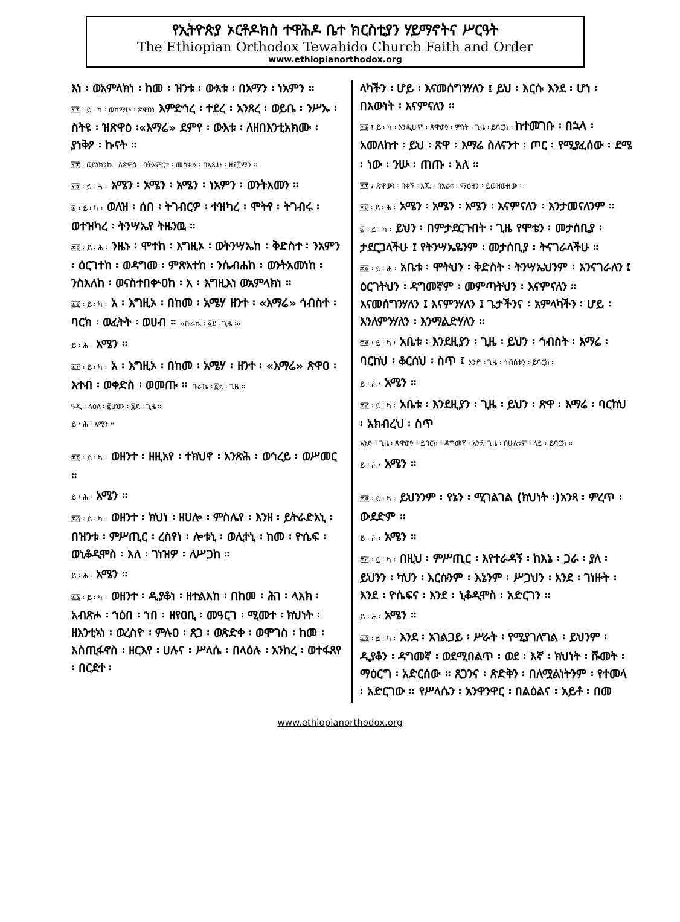የኢትዮጵያ ኦርቶዶክስ ተዋሕዶ ቤተ ክርስቲያን ሃይማኖትና ሥርዓት
The Ethiopian Orthodox Tewahido Church Faith and Order
www.ethiopianorthodox.org
እነ ፡ ወአምላክነ ፡ ከመ ፡ ዝንቱ ፡ ውእቱ ፡ በአማን ፡ ነአምን ።
፶፯ ፡ ይ ፡ ካ ፡ ወከማሁ ፡ ጽዋዐኒ እምድኅረ ፡ ተደረ ፡ አንጸረ ፡ ወይቤ ፡ ንሥኡ ፡ ስትዩ ፡ ዝጽዋዕ ፡«እማሬ» ደምየ ፡ ውእቱ ፡ ለዘበእንቲአክሙ ፡ ያነቅዖ ፡ ኩናት ።
፶፰ ፡ ወይነክንኩ ፡ ለጽዋዕ ፡ በትእምርተ ፡ መስቀል ፡ በእጼሁ ፡ ዘየ፲ማን ።
፶፱ ፡ ይ ፡ ሕ ፡ አሜን ፡ አሜን ፡ አሜን ፡ ነአምን ፡ ወንትአመን ።
፷ ፡ ይ ፡ ካ ፡ ወለዝ ፡ ሰበ ፡ ትገብርዎ ፡ ተዝካረ ፡ ሞትየ ፡ ትገብሩ ፡ ወተዝካረ ፡ ትንሣኤየ ትዜንዉ ።
፷፩ ፡ ይ ፡ ሕ ፡ ንዜኑ ፡ ሞተከ ፡ እግዚኦ ፡ ወትንሣኤከ ፡ ቅድስተ ፡ ንአምን ፡ ዕርገተከ ፡ ወዳግመ ፡ ምጽአተከ ፡ ንሴብሐከ ፡ ወንትአመነከ ፡ ንስእለከ ፡ ወናስተበቍዐከ ፡ አ ፡ እግዚእነ ወአምላክነ ።
፷፪ ፡ ይ ፡ ካ ፡ አ ፡ እግዚኦ ፡ በከመ ፡ አሜሃ ዘንተ ፡ «እማሬ» ኅብስተ ፡ ባርክ ፡ ወፈትት ፡ ወሀብ ። «ቡራኬ ፡ ፩ደ ፡ ጊዜ ፡»
ይ ፡ ሕ ፡ አሜን ።
፷፫ ፡ ይ ፡ ካ ፡ አ ፡ እግዚኦ ፡ በከመ ፡ አሜሃ ፡ ዘንተ ፡ «እማሬ» ጽዋዐ ፡ እተብ ፡ ወቀድስ ፡ ወመጡ ። ቡራኬ ፡ ፩ደ ፡ ጊዜ ።
ዓዲ ፡ ላዕለ ፡ ፪ሆሙ ፡ ፩ደ ፡ ጊዜ ።
ይ ፡ ሕ ፡ አሜን ።
፷፬ ፡ ይ ፡ ካ ፡ ወዘንተ ፡ ዘዚአየ ፡ ተክህኖ ፡ አንጽሕ ፡ ወኅረይ ፡ ወሥመር ።
ይ ፡ ሕ ፡ አሜን ።
፷፭ ፡ ይ ፡ ካ ፡ ወዘንተ ፡ ክህነ ፡ ዘሀሎ ፡ ምስሌየ ፡ እንዘ ፡ ይትራድአኒ ፡ በዝንቱ ፡ ምሥጢር ፡ ረስየነ ፡ ሎቱኒ ፡ ወሊተኒ ፡ ከመ ፡ ዮሴፍ ፡ ወኒቆዲሞስ ፡ እለ ፡ ገነዝዎ ፡ ለሥጋከ ።
ይ ፡ ሕ ፡ አሜን ።
፷፮ ፡ ይ ፡ ካ ፡ ወዘንተ ፡ ዲያቆነ ፡ ዘተልእከ ፡ በከመ ፡ ሕገ ፡ ላእክ ፡ አብጽሖ ፡ ኀዕበ ፡ ኀበ ፡ ዘየዐቢ ፡ መዓርገ ፡ ሚመተ ፡ ክህነት ፡ ዘእንቲኣነ ፡ ወረስዮ ፡ ምሉዐ ፡ ጸጋ ፡ ወጽድቀ ፡ ወሞገስ ፡ ከመ ፡ እስጢፋኖስ ፡ ዘርእየ ፡ ሀሉና ፡ ሥላሴ ፡ በላዕሉ ፡ አንከረ ፡ ወተፋጸየ ፡ በርደተ ፡
ላካችን ፡ ሆይ ፡ እናመሰግንሃለን ፤ ይህ ፡ እርሱ እንደ ፡ ሆነ ፡ በእውነት ፡ እናምናለን ።
፶፯ ፤ ይ ፡ ካ ፡ እንዲሁም ፡ ጽዋውን ፡ ምስት ፡ ጊዜ ፡ ይባርክ ፡ ከተመገቡ ፡ በኋላ ፡ አመለከተ ፡ ይህ ፡ ጽዋ ፡ እማሬ ስለናንተ ፡ ጦር ፡ የሚያፈሰው ፡ ደሜ ፡ ነው ፡ ንሡ ፡ ጠጡ ፡ አለ ።
፶፰ ፤ ጽዋውን ፡ በቀኝ ፡ እጁ ፡ በአራቱ ፡ ማዕዘን ፡ ይወዝውዘው ።
፶፱ ፡ ይ ፡ ሕ ፡ አሜን ፡ አሜን ፡ አሜን ፡ እናምናለን ፡ እንታመናለንም ።
፷ ፡ ይ ፡ ካ ፡ ይህን ፡ በምታደርጉበት ፡ ጊዜ የሞቴን ፡ መታሰቢያ ፡ ታደርጋላችሁ ፤ የትንሣኤዬንም ፡ መታሰቢያ ፡ ትናገራላችሁ ።
፷፩ ፡ ይ ፡ ሕ ፡ አቤቱ ፡ ሞትህን ፡ ቅድስት ፡ ትንሣኤህንም ፡ እንናገራለን ፤ ዕርገትህን ፡ ዳግመኛም ፡ መምጣትህን ፡ እናምናለን ። እናመሰግንሃለን ፤ እናምንሃለን ፤ ጌታችንና ፡ አምላካችን ፡ ሆይ ፡ እንለምንሃለን ፡ እንማልድሃለን ።
፷፪ ፡ ይ ፡ ካ ፡ አቤቱ ፡ እንደዚያን ፡ ጊዜ ፡ ይህን ፡ ኅብስት ፡ እማሬ ፡ ባርከህ ፡ ቆርሰህ ፡ ስጥ ፤ አንድ ፡ ጊዜ ፡ ኅብስቱን ፡ ይባርክ ።
ይ ፡ ሕ ፡ አሜን ።
፷፫ ፡ ይ ፡ ካ ፡ አቤቱ ፡ እንደዚያን ፡ ጊዜ ፡ ይህን ፡ ጽዋ ፡ እማሬ ፡ ባርከህ ፡ አክብረህ ፡ ስጥ
አንድ ፡ ጊዜ ፡ ጽዋውን ፡ ይባርክ ፡ ዳግመኛ ፡ አንድ ጊዜ ፡ በሁለቱም ፡ ላይ ፡ ይባርክ ።
ይ ፡ ሕ ፡ አሜን ።
፷፬ ፡ ይ ፡ ካ ፡ ይህንንም ፡ የኔን ፡ ሚገልገል (ክህነት ፡)አንጻ ፡ ምረጥ ፡ ውደድም ።
ይ ፡ ሕ ፡ አሜን ።
፷፭ ፡ ይ ፡ ካ ፡ በዚህ ፡ ምሥጢር ፡ እየተራዳኝ ፡ ከእኔ ፡ ጋራ ፡ ያለ ፡ ይህንን ፡ ካህን ፡ እርሱንም ፡ እኔንም ፡ ሥጋህን ፡ እንደ ፡ ገነዙት ፡ እንደ ፡ ዮሴፍና ፡ እንደ ፡ ኒቆዲሞስ ፡ አድርገን ።
ይ ፡ ሕ ፡ አሜን ።
፷፮ ፡ ይ ፡ ካ ፡ እንደ ፡ አገልጋይ ፡ ሥራት ፡ የሚያገለግል ፡ ይህንም ፡ ዲያቆን ፡ ዳግመኛ ፡ ወደሚበልጥ ፡ ወደ ፡ እኛ ፡ ክህነት ፡ ሹመት ፡ ማዕርግ ፡ አድርሰው ። ጸጋንና ፡ ጽድቅን ፡ በለሟልነትንም ፡ የተመላ ፡ አድርገው ። የሥላሴን ፡ አንዋንዋር ፡ በልዕልና ፡ አይቶ ፡ በመ
www.ethiopianorthodox.org